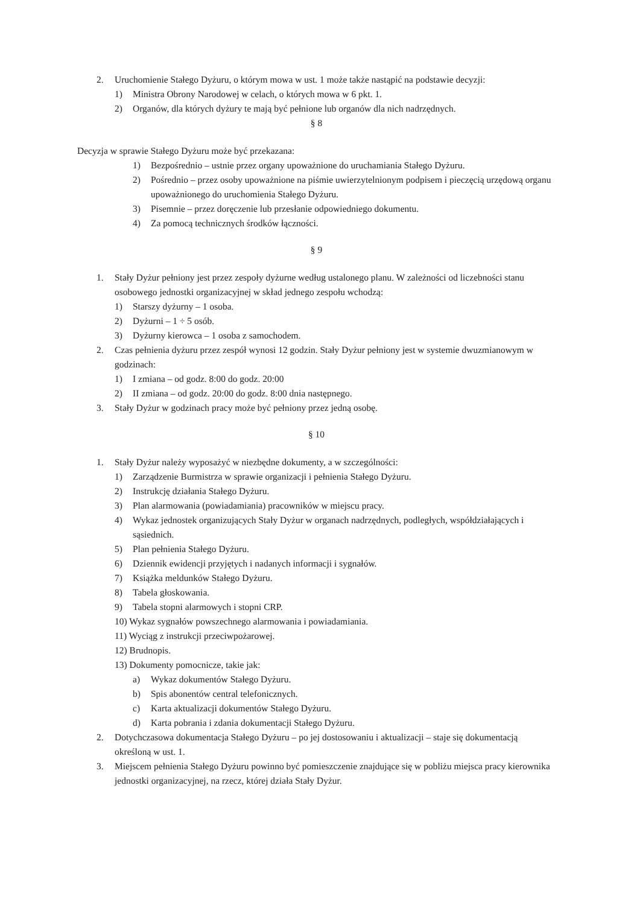2. Uruchomienie Stałego Dyżuru, o którym mowa w ust. 1 może także nastąpić na podstawie decyzji:
1) Ministra Obrony Narodowej w celach, o których mowa w 6 pkt. 1.
2) Organów, dla których dyżury te mają być pełnione lub organów dla nich nadrzędnych.
§ 8
Decyzja w sprawie Stałego Dyżuru może być przekazana:
1) Bezpośrednio – ustnie przez organy upoważnione do uruchamiania Stałego Dyżuru.
2) Pośrednio – przez osoby upoważnione na piśmie uwierzytelnionym podpisem i pieczęcią urzędową organu upoważnionego do uruchomienia Stałego Dyżuru.
3) Pisemnie – przez doręczenie lub przesłanie odpowiedniego dokumentu.
4) Za pomocą technicznych środków łączności.
§ 9
1. Stały Dyżur pełniony jest przez zespoły dyżurne według ustalonego planu. W zależności od liczebności stanu osobowego jednostki organizacyjnej w skład jednego zespołu wchodzą:
1) Starszy dyżurny – 1 osoba.
2) Dyżurni – 1 ÷ 5 osób.
3) Dyżurny kierowca – 1 osoba z samochodem.
2. Czas pełnienia dyżuru przez zespół wynosi 12 godzin. Stały Dyżur pełniony jest w systemie dwuzmianowym w godzinach:
1) I zmiana – od godz. 8:00 do godz. 20:00
2) II zmiana – od godz. 20:00 do godz. 8:00 dnia następnego.
3. Stały Dyżur w godzinach pracy może być pełniony przez jedną osobę.
§ 10
1. Stały Dyżur należy wyposażyć w niezbędne dokumenty, a w szczególności:
1) Zarządzenie Burmistrza w sprawie organizacji i pełnienia Stałego Dyżuru.
2) Instrukcję działania Stałego Dyżuru.
3) Plan alarmowania (powiadamiania) pracowników w miejscu pracy.
4) Wykaz jednostek organizujących Stały Dyżur w organach nadrzędnych, podległych, współdziałających i sąsiednich.
5) Plan pełnienia Stałego Dyżuru.
6) Dziennik ewidencji przyjętych i nadanych informacji i sygnałów.
7) Książka meldunków Stałego Dyżuru.
8) Tabela głoskowania.
9) Tabela stopni alarmowych i stopni CRP.
10) Wykaz sygnałów powszechnego alarmowania i powiadamiania.
11) Wyciąg z instrukcji przeciwpożarowej.
12) Brudnopis.
13) Dokumenty pomocnicze, takie jak:
a) Wykaz dokumentów Stałego Dyżuru.
b) Spis abonentów central telefonicznych.
c) Karta aktualizacji dokumentów Stałego Dyżuru.
d) Karta pobrania i zdania dokumentacji Stałego Dyżuru.
2. Dotychczasowa dokumentacja Stałego Dyżuru – po jej dostosowaniu i aktualizacji – staje się dokumentacją określoną w ust. 1.
3. Miejscem pełnienia Stałego Dyżuru powinno być pomieszczenie znajdujące się w pobliżu miejsca pracy kierownika jednostki organizacyjnej, na rzecz, której działa Stały Dyżur.